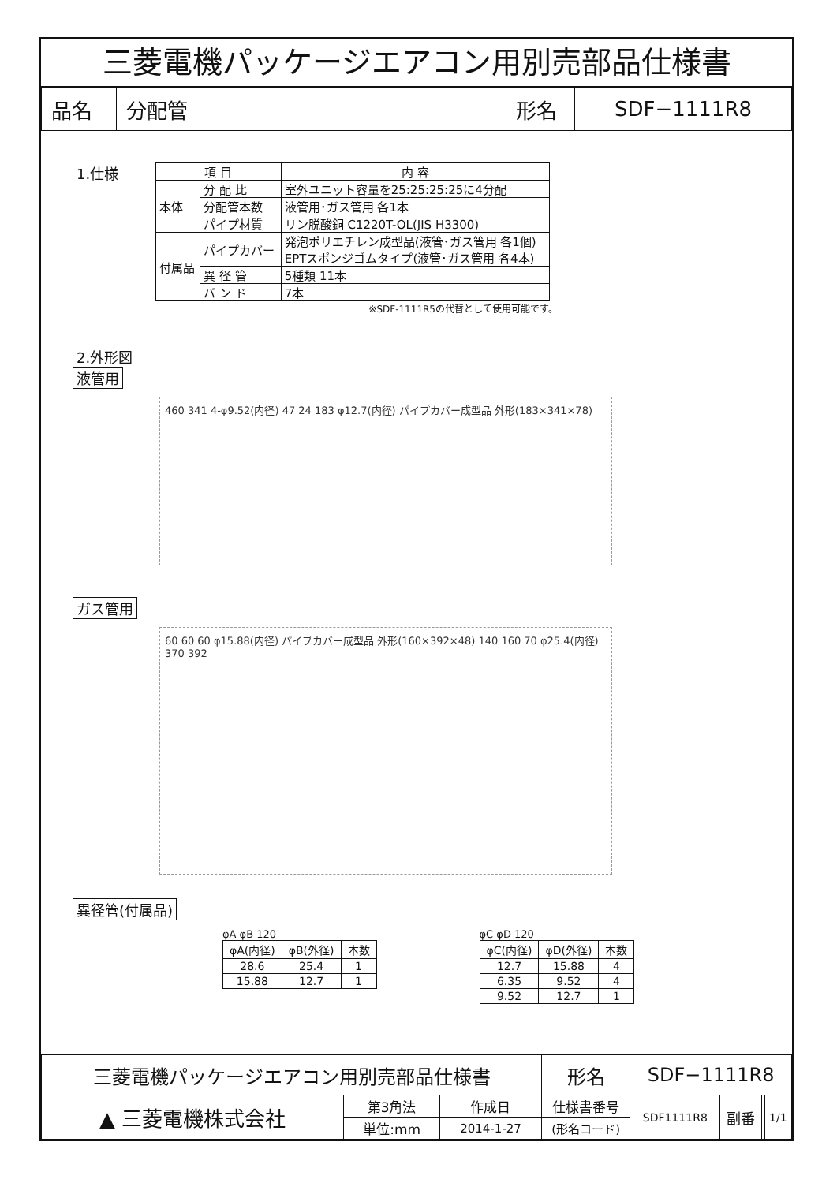三菱電機パッケージエアコン用別売部品仕様書
| 品名 | 分配管 | 形名 | SDF−1111R8 |
1.仕様
| 項 目 | | 内 容 |
| 本体 | 分 配 比 | 室外ユニット容量を25:25:25:25に4分配 |
| | 分配管本数 | 液管用･ガス管用 各1本 |
| | パイプ材質 | リン脱酸銅 C1220T-OL(JIS H3300) |
| 付属品 | パイプカバー | 発泡ポリエチレン成型品(液管･ガス管用 各1個) EPTスポンジゴムタイプ(液管･ガス管用 各4本) |
| | 異 径 管 | 5種類 11本 |
| | バ ン ド | 7本 |
※SDF-1111R5の代替として使用可能です。
2.外形図
液管用
460 341 4-φ9.52(内径) 47 24 183 φ12.7(内径) パイプカバー成型品 外形(183×341×78)
ガス管用
60 60 60 φ15.88(内径) パイプカバー成型品 外形(160×392×48) 140 160 70 φ25.4(内径) 370 392
異径管(付属品)
φA φB 120
| φA(内径) | φB(外径) | 本数 |
| 28.6 | 25.4 | 1 |
| 15.88 | 12.7 | 1 |
φC φD 120
| φC(内径) | φD(外径) | 本数 |
| 12.7 | 15.88 | 4 |
| 6.35 | 9.52 | 4 |
| 9.52 | 12.7 | 1 |
| 三菱電機パッケージエアコン用別売部品仕様書 | | | 形名 | SDF−1111R8 | | | |
| ▲ 三菱電機株式会社 | 第3角法 | 作成日 | 仕様書番号 | SDF1111R8 | 副番 | | 1/1 |
| | 単位:mm | 2014-1-27 | (形名コード) | | | | |